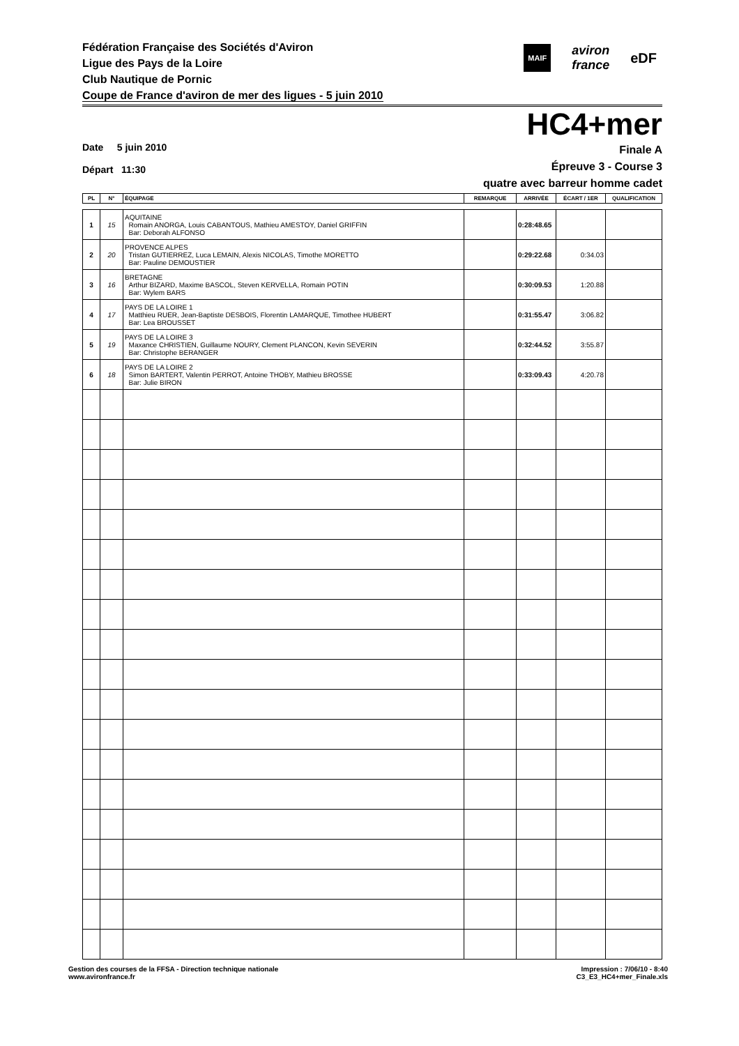Fédération Française des Sociétés d'Aviron
Ligue des Pays de la Loire
Club Nautique de Pornic
Coupe de France d'aviron de mer des ligues - 5 juin 2010
MAIF aviron
france eDF
HC4+mer
Date 5 juin 2010
Départ 11:30
Finale A
Épreuve 3 - Course 3
quatre avec barreur homme cadet
| PL | N° | ÉQUIPAGE | REMARQUE | ARRIVÉE | ÉCART / 1ER | QUALIFICATION |
| --- | --- | --- | --- | --- | --- | --- |
| 1 | 15 | AQUITAINE Romain ANORGA, Louis CABANTOUS, Mathieu AMESTOY, Daniel GRIFFIN Bar: Deborah ALFONSO | | 0:28:48.65 | | |
| 2 | 20 | PROVENCE ALPES Tristan GUTIERREZ, Luca LEMAIN, Alexis NICOLAS, Timothe MORETTO Bar: Pauline DEMOUSTIER | | 0:29:22.68 | 0:34.03 | |
| 3 | 16 | BRETAGNE Arthur BIZARD, Maxime BASCOL, Steven KERVELLA, Romain POTIN Bar: Wylem BARS | | 0:30:09.53 | 1:20.88 | |
| 4 | 17 | PAYS DE LA LOIRE 1 Matthieu RUER, Jean-Baptiste DESBOIS, Florentin LAMARQUE, Timothee HUBERT Bar: Lea BROUSSET | | 0:31:55.47 | 3:06.82 | |
| 5 | 19 | PAYS DE LA LOIRE 3 Maxance CHRISTIEN, Guillaume NOURY, Clement PLANCON, Kevin SEVERIN Bar: Christophe BERANGER | | 0:32:44.52 | 3:55.87 | |
| 6 | 18 | PAYS DE LA LOIRE 2 Simon BARTERT, Valentin PERROT, Antoine THOBY, Mathieu BROSSE Bar: Julie BIRON | | 0:33:09.43 | 4:20.78 | |
Gestion des courses de la FFSA - Direction technique nationale
www.avironfrance.fr
Impression : 7/06/10 - 8:40
C3_E3_HC4+mer_Finale.xls